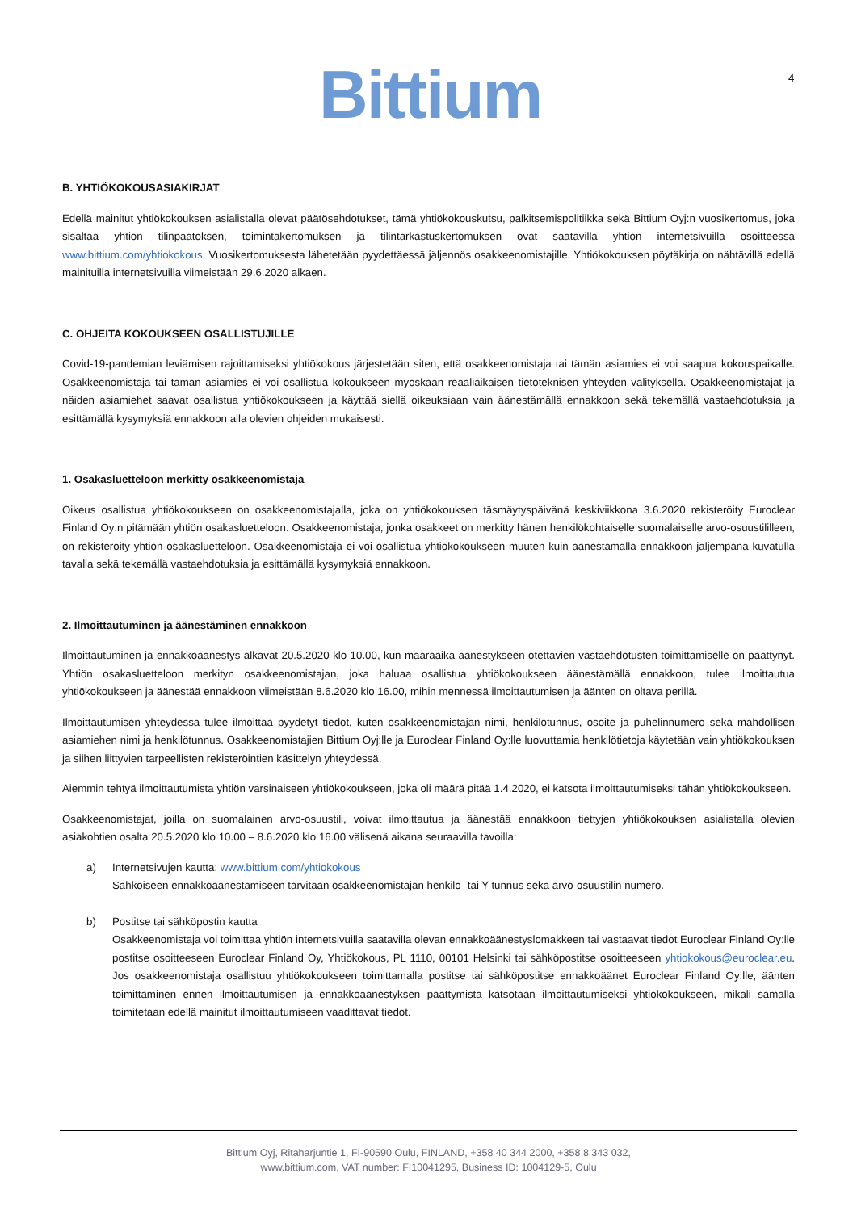Bittium 4
B. YHTIÖKOKOUSASIAKIRJAT
Edellä mainitut yhtiökokouksen asialistalla olevat päätösehdotukset, tämä yhtiökokouskutsu, palkitsemispolitiikka sekä Bittium Oyj:n vuosikertomus, joka sisältää yhtiön tilinpäätöksen, toimintakertomuksen ja tilintarkastuskertomuksen ovat saatavilla yhtiön internetsivuilla osoitteessa www.bittium.com/yhtiokokous. Vuosikertomuksesta lähetetään pyydettäessä jäljennös osakkeenomistajille. Yhtiökokouksen pöytäkirja on nähtävillä edellä mainituilla internetsivuilla viimeistään 29.6.2020 alkaen.
C. OHJEITA KOKOUKSEEN OSALLISTUJILLE
Covid-19-pandemian leviämisen rajoittamiseksi yhtiökokous järjestetään siten, että osakkeenomistaja tai tämän asiamies ei voi saapua kokouspaikalle. Osakkeenomistaja tai tämän asiamies ei voi osallistua kokoukseen myöskään reaaliaikaisen tietoteknisen yhteyden välityksellä. Osakkeenomistajat ja näiden asiamiehet saavat osallistua yhtiökokoukseen ja käyttää siellä oikeuksiaan vain äänestämällä ennakkoon sekä tekemällä vastaehdotuksia ja esittämällä kysymyksiä ennakkoon alla olevien ohjeiden mukaisesti.
1. Osakasluetteloon merkitty osakkeenomistaja
Oikeus osallistua yhtiökokoukseen on osakkeenomistajalla, joka on yhtiökokouksen täsmäytyspäivänä keskiviikkona 3.6.2020 rekisteröity Euroclear Finland Oy:n pitämään yhtiön osakasluetteloon. Osakkeenomistaja, jonka osakkeet on merkitty hänen henkilökohtaiselle suomalaiselle arvo-osuustililleen, on rekisteröity yhtiön osakasluetteloon. Osakkeenomistaja ei voi osallistua yhtiökokoukseen muuten kuin äänestämällä ennakkoon jäljempänä kuvatulla tavalla sekä tekemällä vastaehdotuksia ja esittämällä kysymyksiä ennakkoon.
2. Ilmoittautuminen ja äänestäminen ennakkoon
Ilmoittautuminen ja ennakkoäänestys alkavat 20.5.2020 klo 10.00, kun määräaika äänestykseen otettavien vastaehdotusten toimittamiselle on päättynyt. Yhtiön osakasluetteloon merkityn osakkeenomistajan, joka haluaa osallistua yhtiökokoukseen äänestämällä ennakkoon, tulee ilmoittautua yhtiökokoukseen ja äänestää ennakkoon viimeistään 8.6.2020 klo 16.00, mihin mennessä ilmoittautumisen ja äänten on oltava perillä.
Ilmoittautumisen yhteydessä tulee ilmoittaa pyydetyt tiedot, kuten osakkeenomistajan nimi, henkilötunnus, osoite ja puhelinnumero sekä mahdollisen asiamiehen nimi ja henkilötunnus. Osakkeenomistajien Bittium Oyj:lle ja Euroclear Finland Oy:lle luovuttamia henkilötietoja käytetään vain yhtiökokouksen ja siihen liittyvien tarpeellisten rekisteröintien käsittelyn yhteydessä.
Aiemmin tehtyä ilmoittautumista yhtiön varsinaiseen yhtiökokoukseen, joka oli määrä pitää 1.4.2020, ei katsota ilmoittautumiseksi tähän yhtiökokoukseen.
Osakkeenomistajat, joilla on suomalainen arvo-osuustili, voivat ilmoittautua ja äänestää ennakkoon tiettyjen yhtiökokouksen asialistalla olevien asiakohtien osalta 20.5.2020 klo 10.00 – 8.6.2020 klo 16.00 välisenä aikana seuraavilla tavoilla:
a) Internetsivujen kautta: www.bittium.com/yhtiokokous
Sähköiseen ennakkoäänestämiseen tarvitaan osakkeenomistajan henkilö- tai Y-tunnus sekä arvo-osuustilin numero.
b) Postitse tai sähköpostin kautta
Osakkeenomistaja voi toimittaa yhtiön internetsivuilla saatavilla olevan ennakkoäänestyslomakkeen tai vastaavat tiedot Euroclear Finland Oy:lle postitse osoitteeseen Euroclear Finland Oy, Yhtiökokous, PL 1110, 00101 Helsinki tai sähköpostitse osoitteeseen yhtiokokous@euroclear.eu. Jos osakkeenomistaja osallistuu yhtiökokoukseen toimittamalla postitse tai sähköpostitse ennakkoäänet Euroclear Finland Oy:lle, äänten toimittaminen ennen ilmoittautumisen ja ennakkoäänestyksen päättymistä katsotaan ilmoittautumiseksi yhtiökokoukseen, mikäli samalla toimitetaan edellä mainitut ilmoittautumiseen vaadittavat tiedot.
Bittium Oyj, Ritaharjuntie 1, FI-90590 Oulu, FINLAND, +358 40 344 2000, +358 8 343 032,
www.bittium.com, VAT number: FI10041295, Business ID: 1004129-5, Oulu